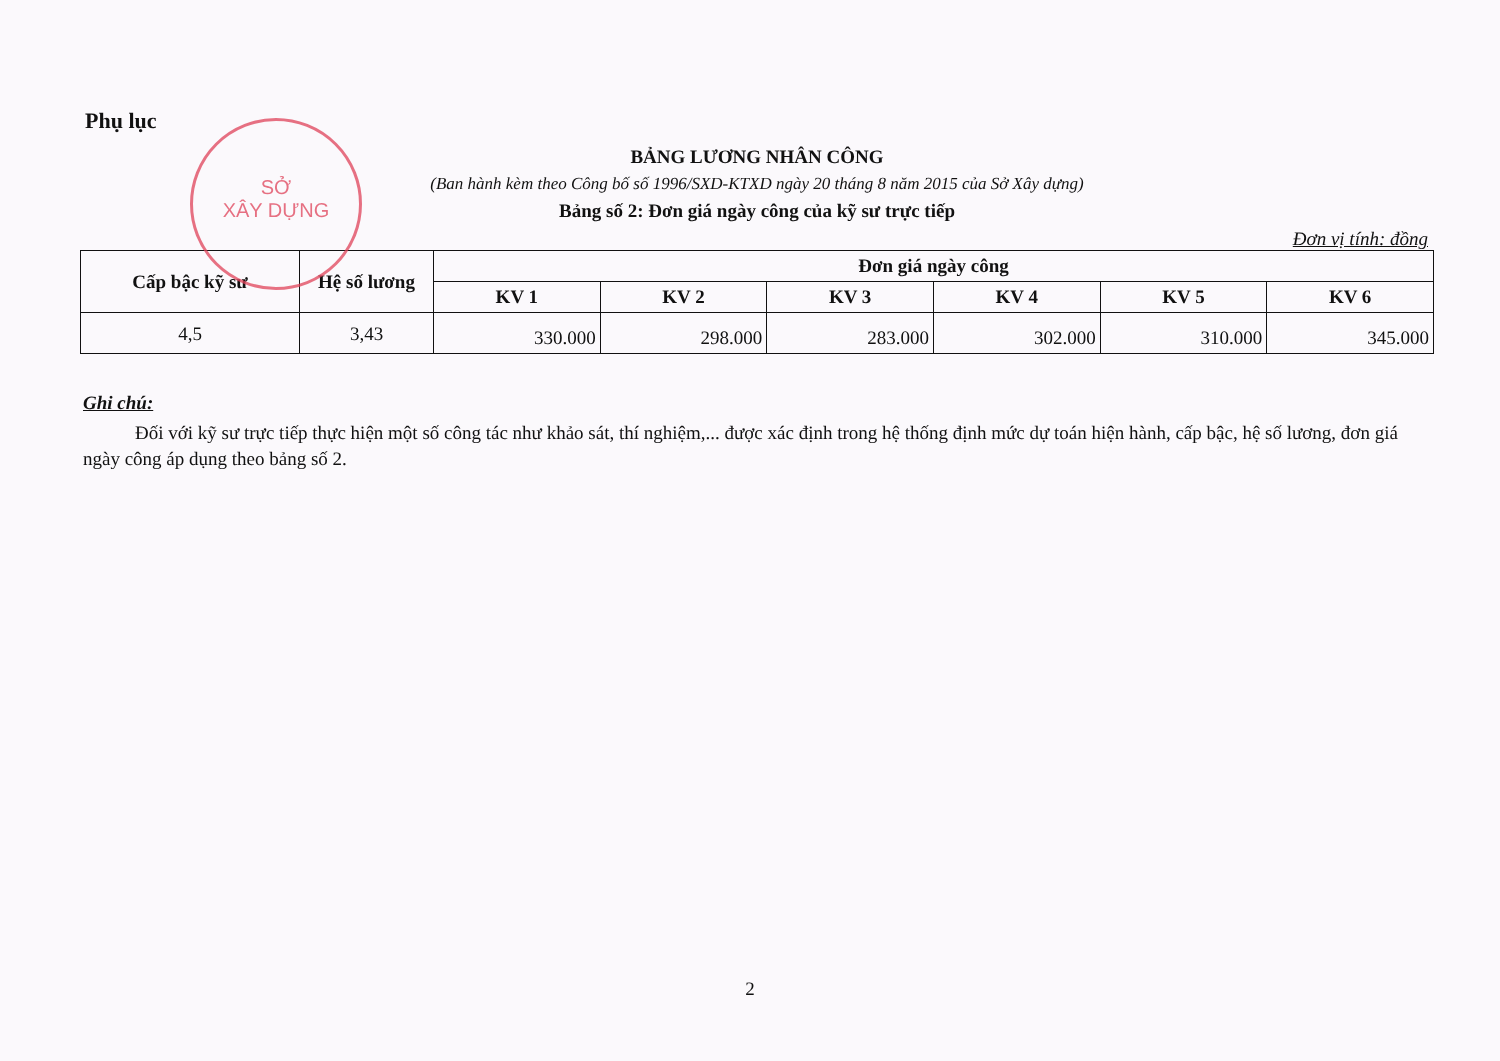SỞ
XÂY DỰNG
Phụ lục
BẢNG LƯƠNG NHÂN CÔNG
(Ban hành kèm theo Công bố số 1996/SXD-KTXD ngày 20 tháng 8 năm 2015 của Sở Xây dựng)
Bảng số 2: Đơn giá ngày công của kỹ sư trực tiếp
Đơn vị tính: đồng
| Cấp bậc kỹ sư | Hệ số lương | Đơn giá ngày công | | | | | |
| --- | --- | --- | --- | --- | --- | --- | --- |
| | | KV 1 | KV 2 | KV 3 | KV 4 | KV 5 | KV 6 |
| 4,5 | 3,43 | 330.000 | 298.000 | 283.000 | 302.000 | 310.000 | 345.000 |
Ghi chú:
Đối với kỹ sư trực tiếp thực hiện một số công tác như khảo sát, thí nghiệm,... được xác định trong hệ thống định mức dự toán hiện hành, cấp bậc, hệ số lương, đơn giá ngày công áp dụng theo bảng số 2.
2